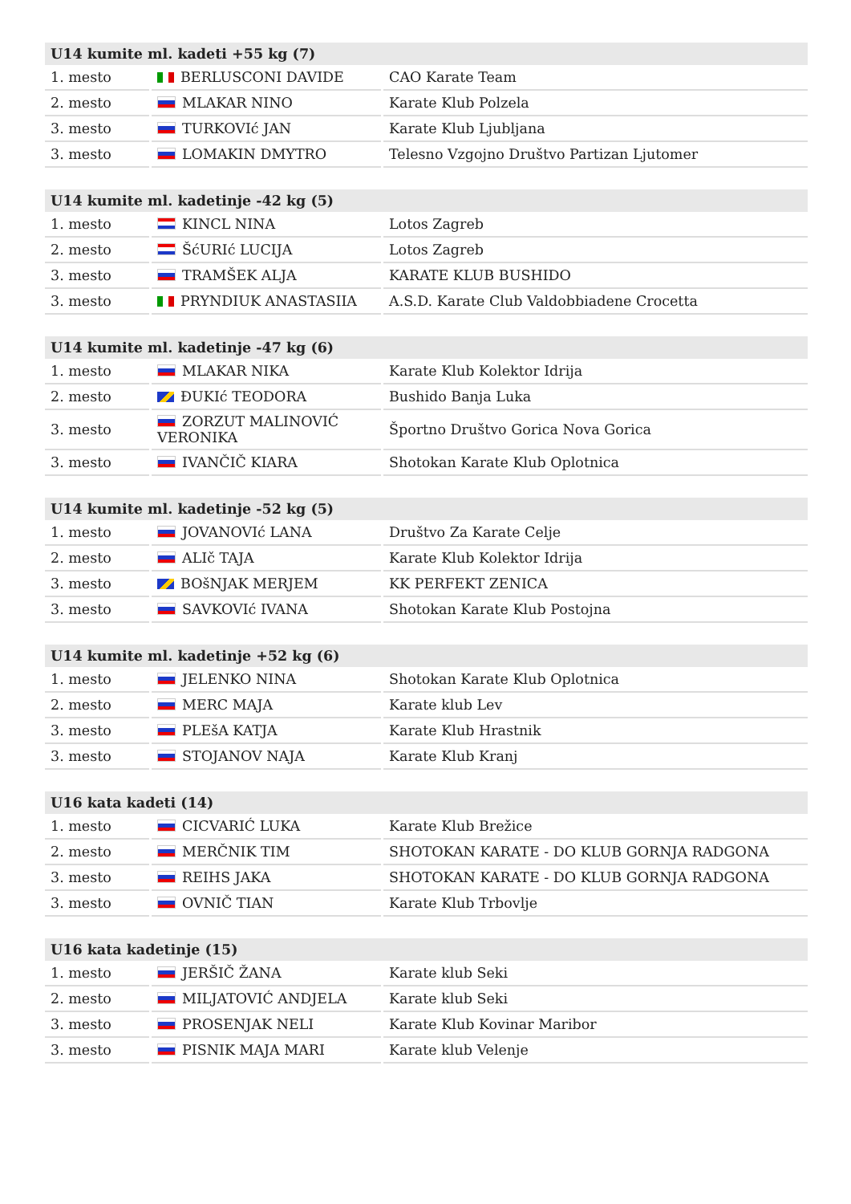| U14 kumite ml. kadeti +55 kg (7) | | |
| --- | --- | --- |
| 1. mesto | BERLUSCONI DAVIDE | CAO Karate Team |
| 2. mesto | MLAKAR NINO | Karate Klub Polzela |
| 3. mesto | TURKOVIć JAN | Karate Klub Ljubljana |
| 3. mesto | LOMAKIN DMYTRO | Telesno Vzgojno Društvo Partizan Ljutomer |
| U14 kumite ml. kadetinje -42 kg (5) | | |
| --- | --- | --- |
| 1. mesto | KINCL NINA | Lotos Zagreb |
| 2. mesto | ŠćURIć LUCIJA | Lotos Zagreb |
| 3. mesto | TRAMŠEK ALJA | KARATE KLUB BUSHIDO |
| 3. mesto | PRYNDIUK ANASTASIIA | A.S.D. Karate Club Valdobbiadene Crocetta |
| U14 kumite ml. kadetinje -47 kg (6) | | |
| --- | --- | --- |
| 1. mesto | MLAKAR NIKA | Karate Klub Kolektor Idrija |
| 2. mesto | ĐUKIć TEODORA | Bushido Banja Luka |
| 3. mesto | ZORZUT MALINOVIĆ VERONIKA | Športno Društvo Gorica Nova Gorica |
| 3. mesto | IVANČIČ KIARA | Shotokan Karate Klub Oplotnica |
| U14 kumite ml. kadetinje -52 kg (5) | | |
| --- | --- | --- |
| 1. mesto | JOVANOVIć LANA | Društvo Za Karate Celje |
| 2. mesto | ALIč TAJA | Karate Klub Kolektor Idrija |
| 3. mesto | BOšNJAK MERJEM | KK PERFEKT ZENICA |
| 3. mesto | SAVKOVIć IVANA | Shotokan Karate Klub Postojna |
| U14 kumite ml. kadetinje +52 kg (6) | | |
| --- | --- | --- |
| 1. mesto | JELENKO NINA | Shotokan Karate Klub Oplotnica |
| 2. mesto | MERC MAJA | Karate klub Lev |
| 3. mesto | PLEšA KATJA | Karate Klub Hrastnik |
| 3. mesto | STOJANOV NAJA | Karate Klub Kranj |
| U16 kata kadeti (14) | | |
| --- | --- | --- |
| 1. mesto | CICVARIĆ LUKA | Karate Klub Brežice |
| 2. mesto | MERČNIK TIM | SHOTOKAN KARATE - DO KLUB GORNJA RADGONA |
| 3. mesto | REIHS JAKA | SHOTOKAN KARATE - DO KLUB GORNJA RADGONA |
| 3. mesto | OVNIČ TIAN | Karate Klub Trbovlje |
| U16 kata kadetinje (15) | | |
| --- | --- | --- |
| 1. mesto | JERŠIČ ŽANA | Karate klub Seki |
| 2. mesto | MILJATOVIĆ ANDJELA | Karate klub Seki |
| 3. mesto | PROSENJAK NELI | Karate Klub Kovinar Maribor |
| 3. mesto | PISNIK MAJA MARI | Karate klub Velenje |